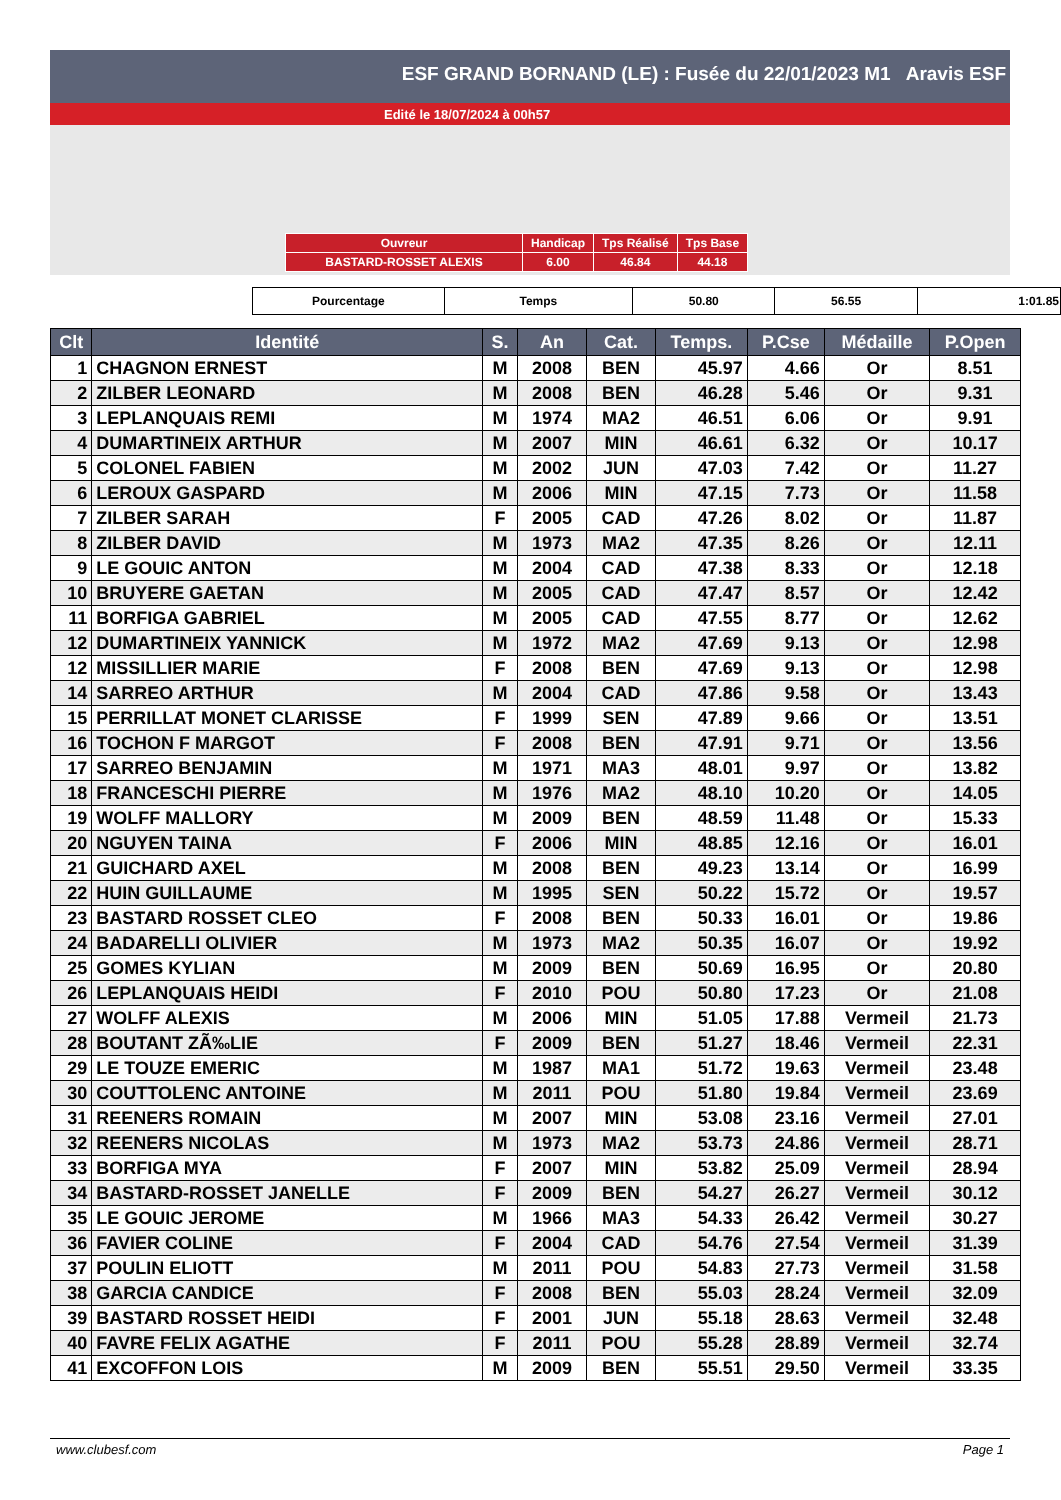ESF GRAND BORNAND (LE) : Fusée du 22/01/2023 M1 Aravis ESF
Edité le 18/07/2024 à 00h57
| Ouvreur | Handicap | Tps Réalisé | Tps Base |
| BASTARD-ROSSET ALEXIS | 6.00 | 46.84 | 44.18 |
| Pourcentage | Temps | 50.80 | 56.55 | 1:01.85 |
| Clt | Identité | S. | An | Cat. | Temps. | P.Cse | Médaille | P.Open |
| --- | --- | --- | --- | --- | --- | --- | --- | --- |
| 1 | CHAGNON ERNEST | M | 2008 | BEN | 45.97 | 4.66 | Or | 8.51 |
| 2 | ZILBER LEONARD | M | 2008 | BEN | 46.28 | 5.46 | Or | 9.31 |
| 3 | LEPLANQUAIS REMI | M | 1974 | MA2 | 46.51 | 6.06 | Or | 9.91 |
| 4 | DUMARTINEIX ARTHUR | M | 2007 | MIN | 46.61 | 6.32 | Or | 10.17 |
| 5 | COLONEL FABIEN | M | 2002 | JUN | 47.03 | 7.42 | Or | 11.27 |
| 6 | LEROUX GASPARD | M | 2006 | MIN | 47.15 | 7.73 | Or | 11.58 |
| 7 | ZILBER SARAH | F | 2005 | CAD | 47.26 | 8.02 | Or | 11.87 |
| 8 | ZILBER DAVID | M | 1973 | MA2 | 47.35 | 8.26 | Or | 12.11 |
| 9 | LE GOUIC ANTON | M | 2004 | CAD | 47.38 | 8.33 | Or | 12.18 |
| 10 | BRUYERE GAETAN | M | 2005 | CAD | 47.47 | 8.57 | Or | 12.42 |
| 11 | BORFIGA GABRIEL | M | 2005 | CAD | 47.55 | 8.77 | Or | 12.62 |
| 12 | DUMARTINEIX YANNICK | M | 1972 | MA2 | 47.69 | 9.13 | Or | 12.98 |
| 12 | MISSILLIER MARIE | F | 2008 | BEN | 47.69 | 9.13 | Or | 12.98 |
| 14 | SARREO ARTHUR | M | 2004 | CAD | 47.86 | 9.58 | Or | 13.43 |
| 15 | PERRILLAT MONET CLARISSE | F | 1999 | SEN | 47.89 | 9.66 | Or | 13.51 |
| 16 | TOCHON F MARGOT | F | 2008 | BEN | 47.91 | 9.71 | Or | 13.56 |
| 17 | SARREO BENJAMIN | M | 1971 | MA3 | 48.01 | 9.97 | Or | 13.82 |
| 18 | FRANCESCHI PIERRE | M | 1976 | MA2 | 48.10 | 10.20 | Or | 14.05 |
| 19 | WOLFF MALLORY | M | 2009 | BEN | 48.59 | 11.48 | Or | 15.33 |
| 20 | NGUYEN TAINA | F | 2006 | MIN | 48.85 | 12.16 | Or | 16.01 |
| 21 | GUICHARD AXEL | M | 2008 | BEN | 49.23 | 13.14 | Or | 16.99 |
| 22 | HUIN GUILLAUME | M | 1995 | SEN | 50.22 | 15.72 | Or | 19.57 |
| 23 | BASTARD ROSSET CLEO | F | 2008 | BEN | 50.33 | 16.01 | Or | 19.86 |
| 24 | BADARELLI OLIVIER | M | 1973 | MA2 | 50.35 | 16.07 | Or | 19.92 |
| 25 | GOMES KYLIAN | M | 2009 | BEN | 50.69 | 16.95 | Or | 20.80 |
| 26 | LEPLANQUAIS HEIDI | F | 2010 | POU | 50.80 | 17.23 | Or | 21.08 |
| 27 | WOLFF ALEXIS | M | 2006 | MIN | 51.05 | 17.88 | Vermeil | 21.73 |
| 28 | BOUTANT ZÃ‰LIE | F | 2009 | BEN | 51.27 | 18.46 | Vermeil | 22.31 |
| 29 | LE TOUZE EMERIC | M | 1987 | MA1 | 51.72 | 19.63 | Vermeil | 23.48 |
| 30 | COUTTOLENC ANTOINE | M | 2011 | POU | 51.80 | 19.84 | Vermeil | 23.69 |
| 31 | REENERS ROMAIN | M | 2007 | MIN | 53.08 | 23.16 | Vermeil | 27.01 |
| 32 | REENERS NICOLAS | M | 1973 | MA2 | 53.73 | 24.86 | Vermeil | 28.71 |
| 33 | BORFIGA MYA | F | 2007 | MIN | 53.82 | 25.09 | Vermeil | 28.94 |
| 34 | BASTARD-ROSSET JANELLE | F | 2009 | BEN | 54.27 | 26.27 | Vermeil | 30.12 |
| 35 | LE GOUIC JEROME | M | 1966 | MA3 | 54.33 | 26.42 | Vermeil | 30.27 |
| 36 | FAVIER COLINE | F | 2004 | CAD | 54.76 | 27.54 | Vermeil | 31.39 |
| 37 | POULIN ELIOTT | M | 2011 | POU | 54.83 | 27.73 | Vermeil | 31.58 |
| 38 | GARCIA CANDICE | F | 2008 | BEN | 55.03 | 28.24 | Vermeil | 32.09 |
| 39 | BASTARD ROSSET HEIDI | F | 2001 | JUN | 55.18 | 28.63 | Vermeil | 32.48 |
| 40 | FAVRE FELIX AGATHE | F | 2011 | POU | 55.28 | 28.89 | Vermeil | 32.74 |
| 41 | EXCOFFON LOIS | M | 2009 | BEN | 55.51 | 29.50 | Vermeil | 33.35 |
www.clubesf.com Page 1